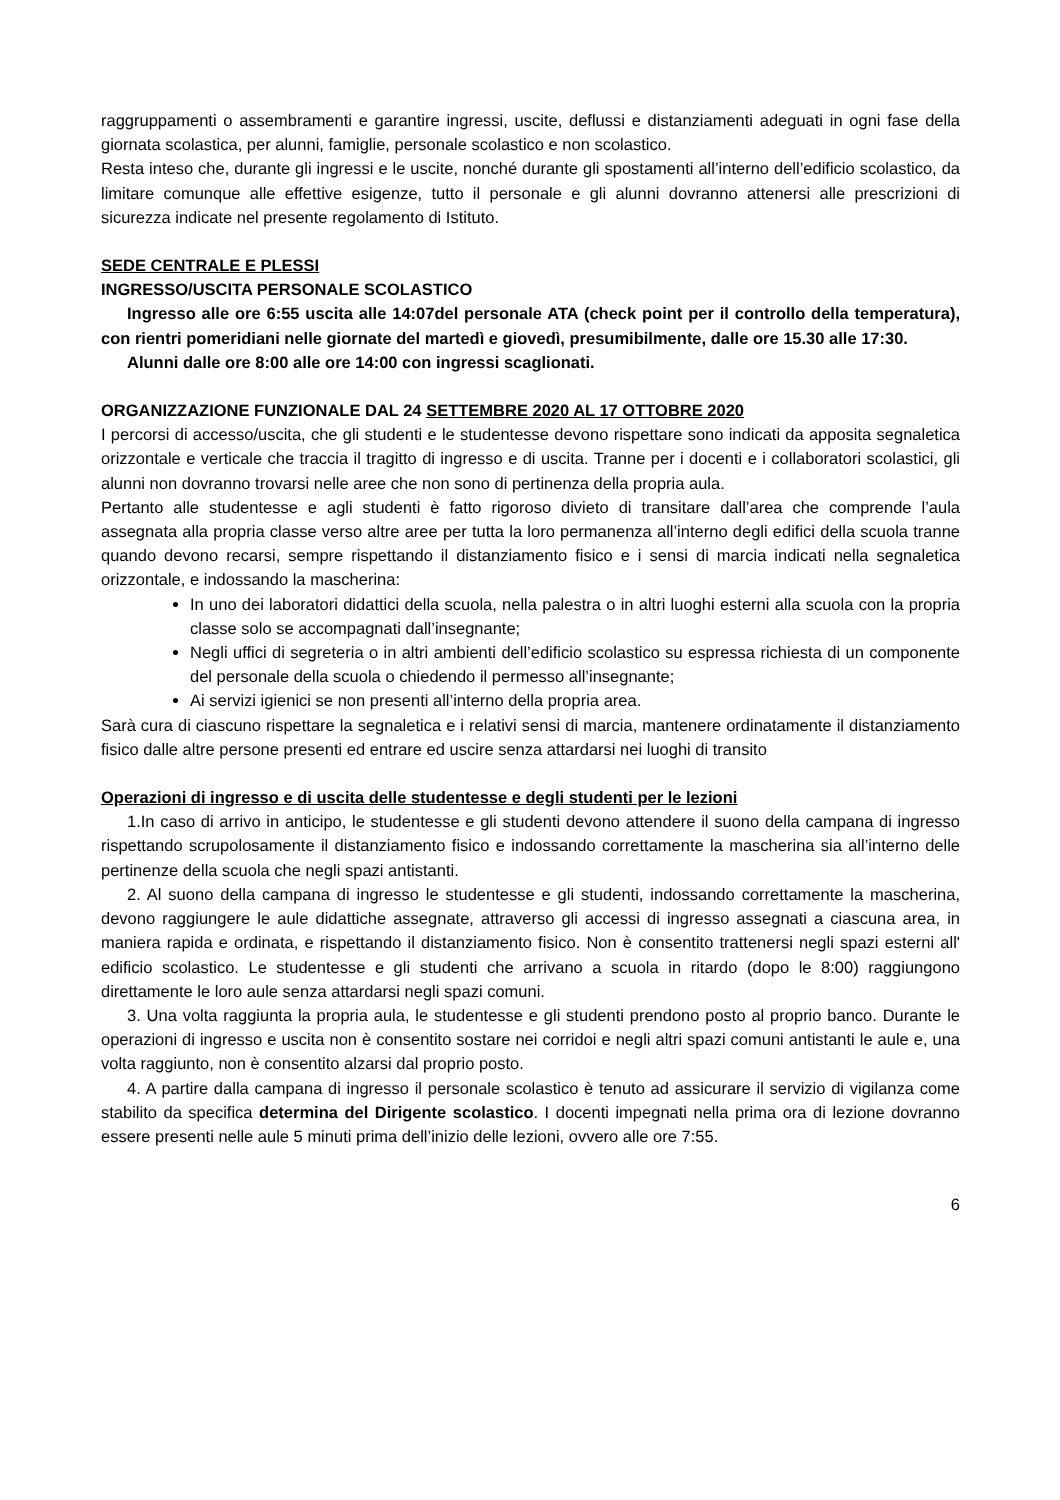raggruppamenti o assembramenti e garantire ingressi, uscite, deflussi e distanziamenti adeguati in ogni fase della giornata scolastica, per alunni, famiglie, personale scolastico e non scolastico.
Resta inteso che, durante gli ingressi e le uscite, nonché durante gli spostamenti all’interno dell’edificio scolastico, da limitare comunque alle effettive esigenze, tutto il personale e gli alunni dovranno attenersi alle prescrizioni di sicurezza indicate nel presente regolamento di Istituto.
SEDE CENTRALE E PLESSI
INGRESSO/USCITA PERSONALE SCOLASTICO
Ingresso alle ore 6:55 uscita alle 14:07del personale ATA (check point per il controllo della temperatura), con rientri pomeridiani nelle giornate del martedì e giovedì, presumibilmente, dalle ore 15.30 alle 17:30.
Alunni dalle ore 8:00 alle ore 14:00 con ingressi scaglionati.
ORGANIZZAZIONE FUNZIONALE DAL 24 SETTEMBRE 2020 AL 17 OTTOBRE 2020
I percorsi di accesso/uscita, che gli studenti e le studentesse devono rispettare sono indicati da apposita segnaletica orizzontale e verticale che traccia il tragitto di ingresso e di uscita. Tranne per i docenti e i collaboratori scolastici, gli alunni non dovranno trovarsi nelle aree che non sono di pertinenza della propria aula.
Pertanto alle studentesse e agli studenti è fatto rigoroso divieto di transitare dall’area che comprende l’aula assegnata alla propria classe verso altre aree per tutta la loro permanenza all’interno degli edifici della scuola tranne quando devono recarsi, sempre rispettando il distanziamento fisico e i sensi di marcia indicati nella segnaletica orizzontale, e indossando la mascherina:
In uno dei laboratori didattici della scuola, nella palestra o in altri luoghi esterni alla scuola con la propria classe solo se accompagnati dall’insegnante;
Negli uffici di segreteria o in altri ambienti dell’edificio scolastico su espressa richiesta di un componente del personale della scuola o chiedendo il permesso all’insegnante;
Ai servizi igienici se non presenti all’interno della propria area.
Sarà cura di ciascuno rispettare la segnaletica e i relativi sensi di marcia, mantenere ordinatamente il distanziamento fisico dalle altre persone presenti ed entrare ed uscire senza attardarsi nei luoghi di transito
Operazioni di ingresso e di uscita delle studentesse e degli studenti per le lezioni
1.In caso di arrivo in anticipo, le studentesse e gli studenti devono attendere il suono della campana di ingresso rispettando scrupolosamente il distanziamento fisico e indossando correttamente la mascherina sia all’interno delle pertinenze della scuola che negli spazi antistanti.
2. Al suono della campana di ingresso le studentesse e gli studenti, indossando correttamente la mascherina, devono raggiungere le aule didattiche assegnate, attraverso gli accessi di ingresso assegnati a ciascuna area, in maniera rapida e ordinata, e rispettando il distanziamento fisico. Non è consentito trattenersi negli spazi esterni all' edificio scolastico. Le studentesse e gli studenti che arrivano a scuola in ritardo (dopo le 8:00) raggiungono direttamente le loro aule senza attardarsi negli spazi comuni.
3. Una volta raggiunta la propria aula, le studentesse e gli studenti prendono posto al proprio banco. Durante le operazioni di ingresso e uscita non è consentito sostare nei corridoi e negli altri spazi comuni antistanti le aule e, una volta raggiunto, non è consentito alzarsi dal proprio posto.
4. A partire dalla campana di ingresso il personale scolastico è tenuto ad assicurare il servizio di vigilanza come stabilito da specifica determina del Dirigente scolastico. I docenti impegnati nella prima ora di lezione dovranno essere presenti nelle aule 5 minuti prima dell’inizio delle lezioni, ovvero alle ore 7:55.
6